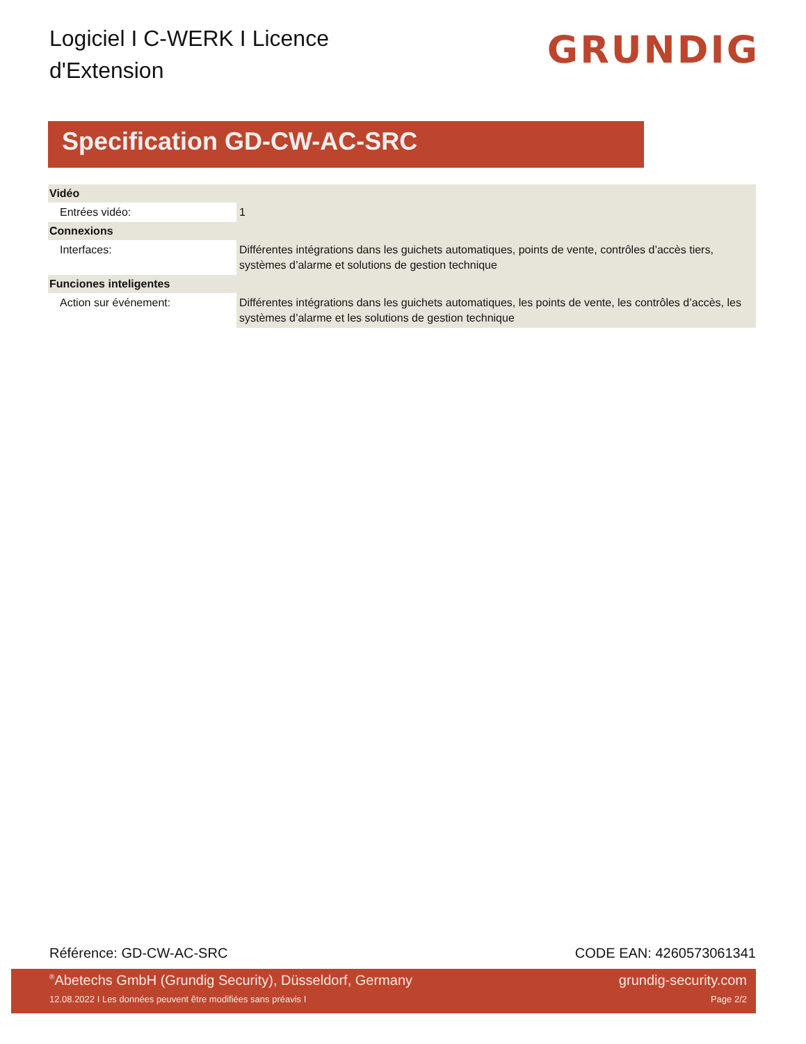Logiciel I C-WERK I Licence d'Extension
GRUNDIG
Specification GD-CW-AC-SRC
| Vidéo | |
| --- | --- |
| Entrées vidéo: | 1 |
| Connexions | |
| Interfaces: | Différentes intégrations dans les guichets automatiques, points de vente, contrôles d’accès tiers, systèmes d’alarme et solutions de gestion technique |
| Funciones inteligentes | |
| Action sur événement: | Différentes intégrations dans les guichets automatiques, les points de vente, les contrôles d’accès, les systèmes d’alarme et les solutions de gestion technique |
Référence: GD-CW-AC-SRC CODE EAN: 4260573061341
<sup>®</sup>Abetechs GmbH (Grundig Security), Düsseldorf, Germany grundig-security.com
12.08.2022 I Les données peuvent être modifiées sans préavis I Page 2/2